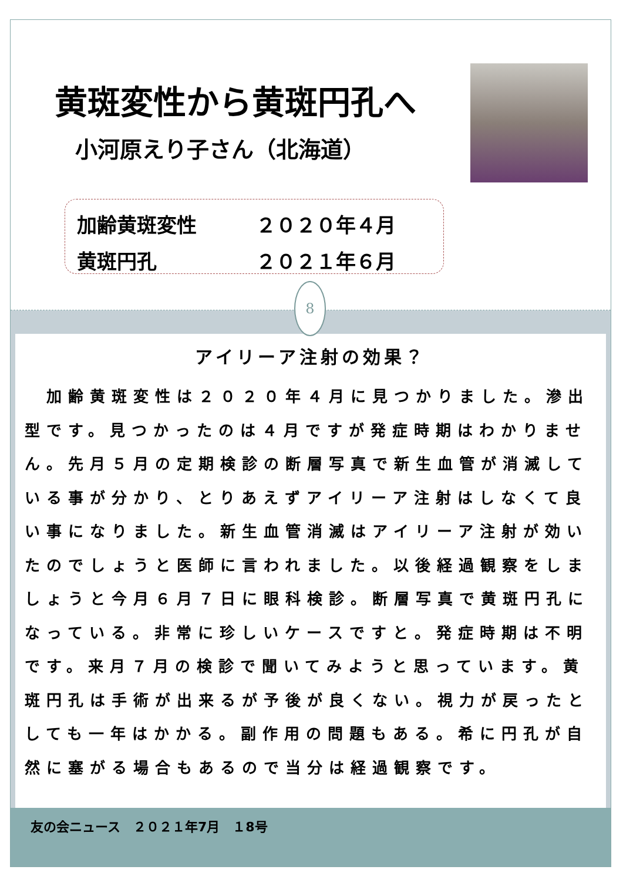黄斑変性から黄斑円孔へ
小河原えり子さん（北海道）
加齢黄斑変性 ２０２０年４月
黄斑円孔 ２０２１年６月
8
アイリーア注射の効果？
　加齢黄斑変性は２０２０年４月に見つかりました。滲出型です。見つかったのは４月ですが発症時期はわかりません。先月５月の定期検診の断層写真で新生血管が消滅している事が分かり、とりあえずアイリーア注射はしなくて良い事になりました。新生血管消滅はアイリーア注射が効いたのでしょうと医師に言われました。以後経過観察をしましょうと今月６月７日に眼科検診。断層写真で黄斑円孔になっている。非常に珍しいケースですと。発症時期は不明です。来月７月の検診で聞いてみようと思っています。黄斑円孔は手術が出来るが予後が良くない。視力が戻ったとしても一年はかかる。副作用の問題もある。希に円孔が自然に塞がる場合もあるので当分は経過観察です。
友の会ニュース　２０２１年7月　１8号